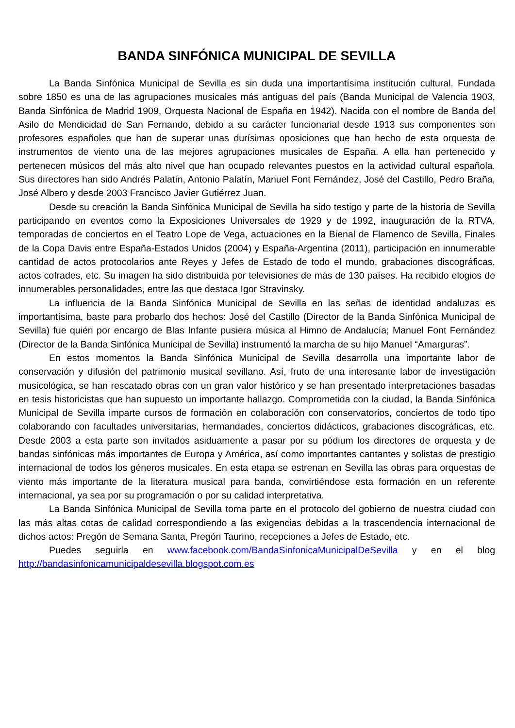BANDA SINFÓNICA MUNICIPAL DE SEVILLA
La Banda Sinfónica Municipal de Sevilla es sin duda una importantísima institución cultural. Fundada sobre 1850 es una de las agrupaciones musicales más antiguas del país (Banda Municipal de Valencia 1903, Banda Sinfónica de Madrid 1909, Orquesta Nacional de España en 1942). Nacida con el nombre de Banda del Asilo de Mendicidad de San Fernando, debido a su carácter funcionarial desde 1913 sus componentes son profesores españoles que han de superar unas durísimas oposiciones que han hecho de esta orquesta de instrumentos de viento una de las mejores agrupaciones musicales de España. A ella han pertenecido y pertenecen músicos del más alto nivel que han ocupado relevantes puestos en la actividad cultural española. Sus directores han sido Andrés Palatín, Antonio Palatín, Manuel Font Fernández, José del Castillo, Pedro Braña, José Albero y desde 2003 Francisco Javier Gutiérrez Juan.
Desde su creación la Banda Sinfónica Municipal de Sevilla ha sido testigo y parte de la historia de Sevilla participando en eventos como la Exposiciones Universales de 1929 y de 1992, inauguración de la RTVA, temporadas de conciertos en el Teatro Lope de Vega, actuaciones en la Bienal de Flamenco de Sevilla, Finales de la Copa Davis entre España-Estados Unidos (2004) y España-Argentina (2011), participación en innumerable cantidad de actos protocolarios ante Reyes y Jefes de Estado de todo el mundo, grabaciones discográficas, actos cofrades, etc. Su imagen ha sido distribuida por televisiones de más de 130 países. Ha recibido elogios de innumerables personalidades, entre las que destaca Igor Stravinsky.
La influencia de la Banda Sinfónica Municipal de Sevilla en las señas de identidad andaluzas es importantísima, baste para probarlo dos hechos: José del Castillo (Director de la Banda Sinfónica Municipal de Sevilla) fue quién por encargo de Blas Infante pusiera música al Himno de Andalucía; Manuel Font Fernández (Director de la Banda Sinfónica Municipal de Sevilla) instrumentó la marcha de su hijo Manuel “Amarguras”.
En estos momentos la Banda Sinfónica Municipal de Sevilla desarrolla una importante labor de conservación y difusión del patrimonio musical sevillano. Así, fruto de una interesante labor de investigación musicológica, se han rescatado obras con un gran valor histórico y se han presentado interpretaciones basadas en tesis historicistas que han supuesto un importante hallazgo. Comprometida con la ciudad, la Banda Sinfónica Municipal de Sevilla imparte cursos de formación en colaboración con conservatorios, conciertos de todo tipo colaborando con facultades universitarias, hermandades, conciertos didácticos, grabaciones discográficas, etc. Desde 2003 a esta parte son invitados asiduamente a pasar por su pódium los directores de orquesta y de bandas sinfónicas más importantes de Europa y América, así como importantes cantantes y solistas de prestigio internacional de todos los géneros musicales. En esta etapa se estrenan en Sevilla las obras para orquestas de viento más importante de la literatura musical para banda, convirtiéndose esta formación en un referente internacional, ya sea por su programación o por su calidad interpretativa.
La Banda Sinfónica Municipal de Sevilla toma parte en el protocolo del gobierno de nuestra ciudad con las más altas cotas de calidad correspondiendo a las exigencias debidas a la trascendencia internacional de dichos actos: Pregón de Semana Santa, Pregón Taurino, recepciones a Jefes de Estado, etc.
Puedes seguirla en www.facebook.com/BandaSinfonicaMunicipalDeSevilla y en el blog http://bandasinfonicamunicipaldesevilla.blogspot.com.es